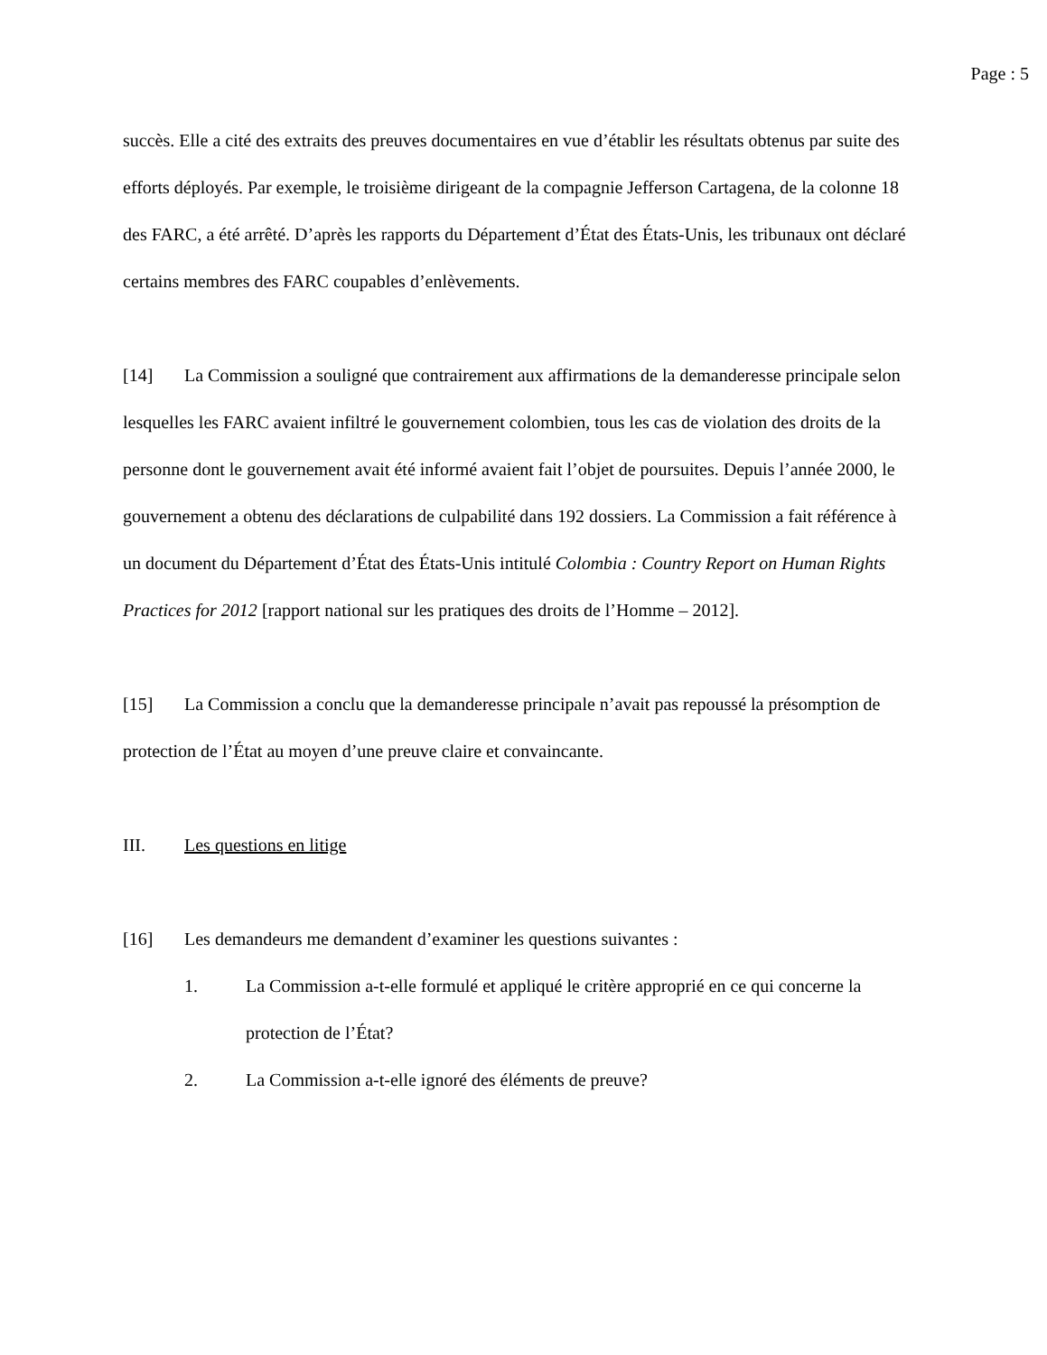Page : 5
succès. Elle a cité des extraits des preuves documentaires en vue d’établir les résultats obtenus par suite des efforts déployés. Par exemple, le troisième dirigeant de la compagnie Jefferson Cartagena, de la colonne 18 des FARC, a été arrêté. D’après les rapports du Département d’État des États-Unis, les tribunaux ont déclaré certains membres des FARC coupables d’enlèvements.
[14] La Commission a souligné que contrairement aux affirmations de la demanderesse principale selon lesquelles les FARC avaient infiltré le gouvernement colombien, tous les cas de violation des droits de la personne dont le gouvernement avait été informé avaient fait l’objet de poursuites. Depuis l’année 2000, le gouvernement a obtenu des déclarations de culpabilité dans 192 dossiers. La Commission a fait référence à un document du Département d’État des États-Unis intitulé Colombia : Country Report on Human Rights Practices for 2012 [rapport national sur les pratiques des droits de l’Homme – 2012].
[15] La Commission a conclu que la demanderesse principale n’avait pas repoussé la présomption de protection de l’État au moyen d’une preuve claire et convaincante.
III. Les questions en litige
[16] Les demandeurs me demandent d’examiner les questions suivantes :
1. La Commission a-t-elle formulé et appliqué le critère approprié en ce qui concerne la protection de l’État?
2. La Commission a-t-elle ignoré des éléments de preuve?